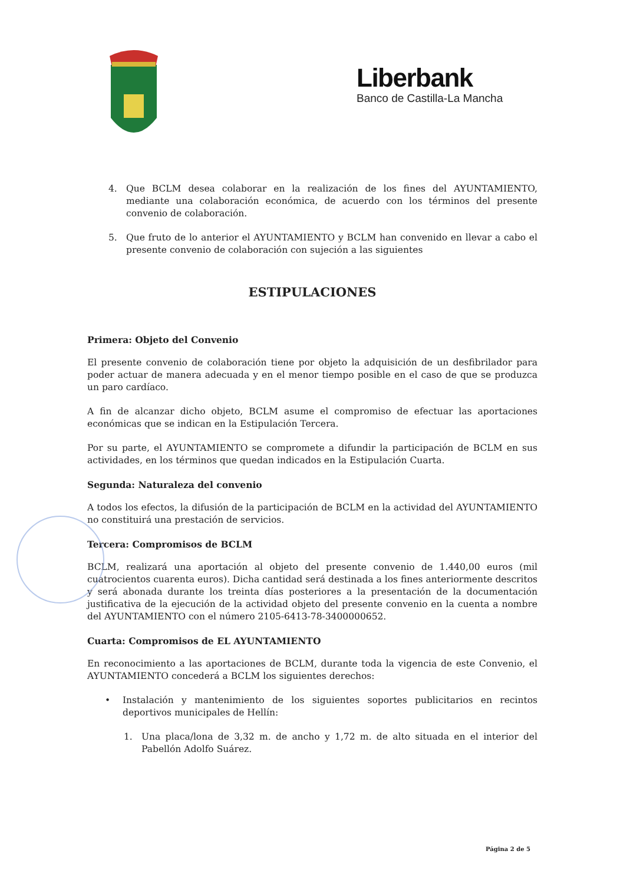Liberbank
Banco de Castilla-La Mancha
4. Que BCLM desea colaborar en la realización de los fines del AYUNTAMIENTO, mediante una colaboración económica, de acuerdo con los términos del presente convenio de colaboración.
5. Que fruto de lo anterior el AYUNTAMIENTO y BCLM han convenido en llevar a cabo el presente convenio de colaboración con sujeción a las siguientes
ESTIPULACIONES
Primera: Objeto del Convenio
El presente convenio de colaboración tiene por objeto la adquisición de un desfibrilador para poder actuar de manera adecuada y en el menor tiempo posible en el caso de que se produzca un paro cardíaco.
A fin de alcanzar dicho objeto, BCLM asume el compromiso de efectuar las aportaciones económicas que se indican en la Estipulación Tercera.
Por su parte, el AYUNTAMIENTO se compromete a difundir la participación de BCLM en sus actividades, en los términos que quedan indicados en la Estipulación Cuarta.
Segunda: Naturaleza del convenio
A todos los efectos, la difusión de la participación de BCLM en la actividad del AYUNTAMIENTO no constituirá una prestación de servicios.
Tercera: Compromisos de BCLM
BCLM, realizará una aportación al objeto del presente convenio de 1.440,00 euros (mil cuatrocientos cuarenta euros). Dicha cantidad será destinada a los fines anteriormente descritos y será abonada durante los treinta días posteriores a la presentación de la documentación justificativa de la ejecución de la actividad objeto del presente convenio en la cuenta a nombre del AYUNTAMIENTO con el número 2105-6413-78-3400000652.
Cuarta: Compromisos de EL AYUNTAMIENTO
En reconocimiento a las aportaciones de BCLM, durante toda la vigencia de este Convenio, el AYUNTAMIENTO concederá a BCLM los siguientes derechos:
• Instalación y mantenimiento de los siguientes soportes publicitarios en recintos deportivos municipales de Hellín:
1. Una placa/lona de 3,32 m. de ancho y 1,72 m. de alto situada en el interior del Pabellón Adolfo Suárez.
Página 2 de 5